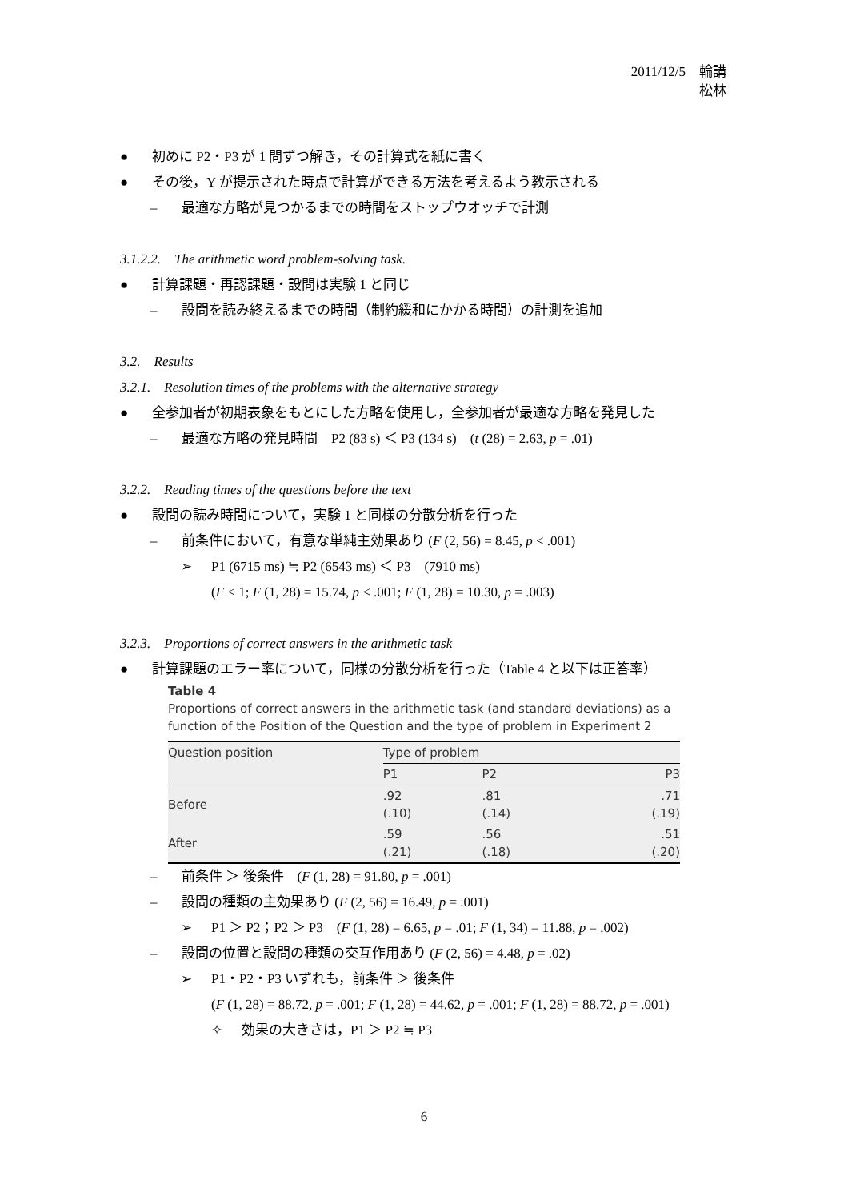2011/12/5　輪講
松林
● 初めに P2・P3 が 1 問ずつ解き，その計算式を紙に書く
● その後，Y が提示された時点で計算ができる方法を考えるよう教示される
– 最適な方略が見つかるまでの時間をストップウオッチで計測
3.1.2.2.　The arithmetic word problem-solving task.
● 計算課題・再認課題・設問は実験 1 と同じ
– 設問を読み終えるまでの時間（制約緩和にかかる時間）の計測を追加
3.2.　Results
3.2.1.　Resolution times of the problems with the alternative strategy
● 全参加者が初期表象をもとにした方略を使用し，全参加者が最適な方略を発見した
– 最適な方略の発見時間　P2 (83 s) ＜ P3 (134 s)　(t (28) = 2.63, p = .01)
3.2.2.　Reading times of the questions before the text
● 設問の読み時間について，実験 1 と同様の分散分析を行った
– 前条件において，有意な単純主効果あり (F (2, 56) = 8.45, p < .001)
➢ P1 (6715 ms) ≒ P2 (6543 ms) ＜ P3　(7910 ms)
(F < 1; F (1, 28) = 15.74, p < .001; F (1, 28) = 10.30, p = .003)
3.2.3.　Proportions of correct answers in the arithmetic task
● 計算課題のエラー率について，同様の分散分析を行った（Table 4 と以下は正答率）
Table 4
Proportions of correct answers in the arithmetic task (and standard deviations) as a function of the Position of the Question and the type of problem in Experiment 2
| Question position | Type of problem | | |
| --- | --- | --- | --- |
| | P1 | P2 | P3 |
| Before | .92 (.10) | .81 (.14) | .71 (.19) |
| After | .59 (.21) | .56 (.18) | .51 (.20) |
– 前条件 ＞ 後条件　(F (1, 28) = 91.80, p = .001)
– 設問の種類の主効果あり (F (2, 56) = 16.49, p = .001)
➢ P1 ＞ P2；P2 ＞ P3　(F (1, 28) = 6.65, p = .01; F (1, 34) = 11.88, p = .002)
– 設問の位置と設問の種類の交互作用あり (F (2, 56) = 4.48, p = .02)
➢ P1・P2・P3 いずれも，前条件 ＞ 後条件
(F (1, 28) = 88.72, p = .001; F (1, 28) = 44.62, p = .001; F (1, 28) = 88.72, p = .001)
✧ 効果の大きさは，P1 ＞ P2 ≒ P3
6